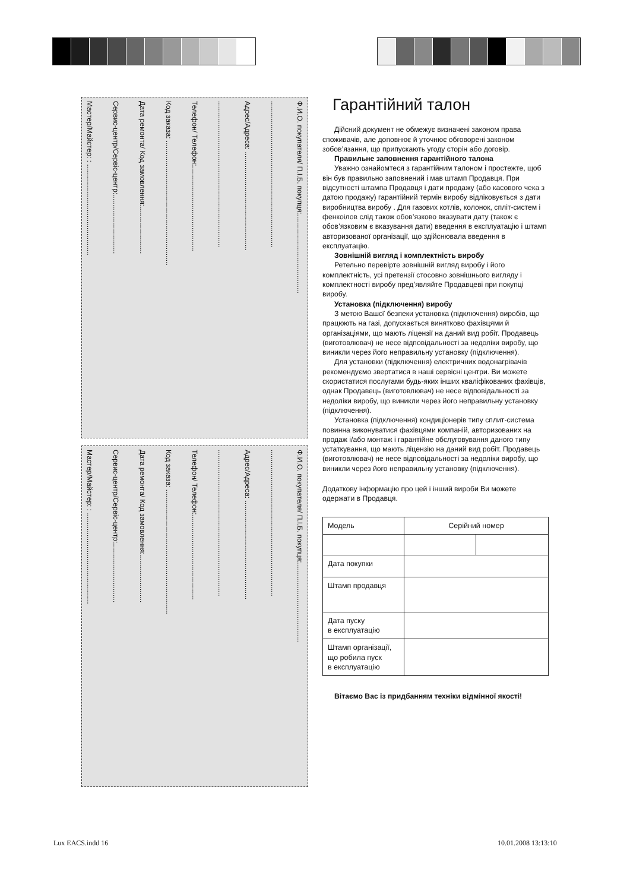Ф.И.О. покупателя/ П.І.Б. покупця:........................................
..........................................................................
Адрес/Адреса: ..................................................
..........................................................................
Телефон/ Телефон:...........................................
Код заказа: ...............................................................
Дата ремонта/ Код замовлення:........................
Сервис-центр/Сервіс-центр:..............................
Мастер/Майстер: : ..............................................
Ф.И.О. покупателя/ П.І.Б. покупця:........................................
..........................................................................
Адрес/Адреса: ..................................................
..........................................................................
Телефон/ Телефон:...........................................
Код заказа: ...............................................................
Дата ремонта/ Код замовлення:........................
Сервис-центр/Сервіс-центр:..............................
Мастер/Майстер: : ..............................................
Гарантійний талон
Дійсний документ не обмежує визначені законом права споживачів, але доповнює й уточнює обговорені законом зобов’язання, що припускають угоду сторін або договір.
Правильне заповнення гарантійного талона
Уважно ознайомтеся з гарантійним талоном і простежте, щоб він був правильно заповнений і мав штамп Продавця. При відсутності штампа Продавця і дати продажу (або касового чека з датою продажу) гарантійний термін виробу відліковується з дати виробництва виробу . Для газових котлів, колонок, спліт-систем і фенкоілов слід також обов’язково вказувати дату (також є обов’язковим є вказування дати) введення в експлуатацію і штамп авторизованої організації, що здійснювала введення в експлуатацію.
Зовнішній вигляд і комплектність виробу
Ретельно перевірте зовнішній вигляд виробу і його комплектність, усі претензії стосовно зовнішнього вигляду і комплектності виробу пред’являйте Продавцеві при покупці виробу.
Установка (підключення) виробу
З метою Вашої безпеки установка (підключення) виробів, що працюють на газі, допускається винятково фахівцями й організаціями, що мають ліцензії на даний вид робіт. Продавець (виготовлювач) не несе відповідальності за недоліки виробу, що виникли через його неправильну установку (підключення).
Для установки (підключення) електричних водонагрівачів рекомендуємо звертатися в наші сервісні центри. Ви можете скористатися послугами будь-яких інших кваліфікованих фахівців, однак Продавець (виготовлювач) не несе відповідальності за недоліки виробу, що виникли через його неправильну установку (підключення).
Установка (підключення) кондиціонерів типу сплит-система повинна виконуватися фахівцями компаній, авторизованих на продаж і/або монтаж і гарантійне обслуговування даного типу устаткування, що мають ліцензію на даний вид робіт. Продавець (виготовлювач) не несе відповідальності за недоліки виробу, що виникли через його неправильну установку (підключення).
Додаткову інформацію про цей і інший вироби Ви можете одержати в Продавця.
| Модель | Серійний номер | |
| Дата покупки | | |
| Штамп продавця | | |
| Дата пуску в експлуатацію | | |
| Штамп організації, що робила пуск в експлуатацію | | |
Вітаємо Вас із придбанням техніки відмінної якості!
Lux EACS.indd 16 10.01.2008 13:13:10